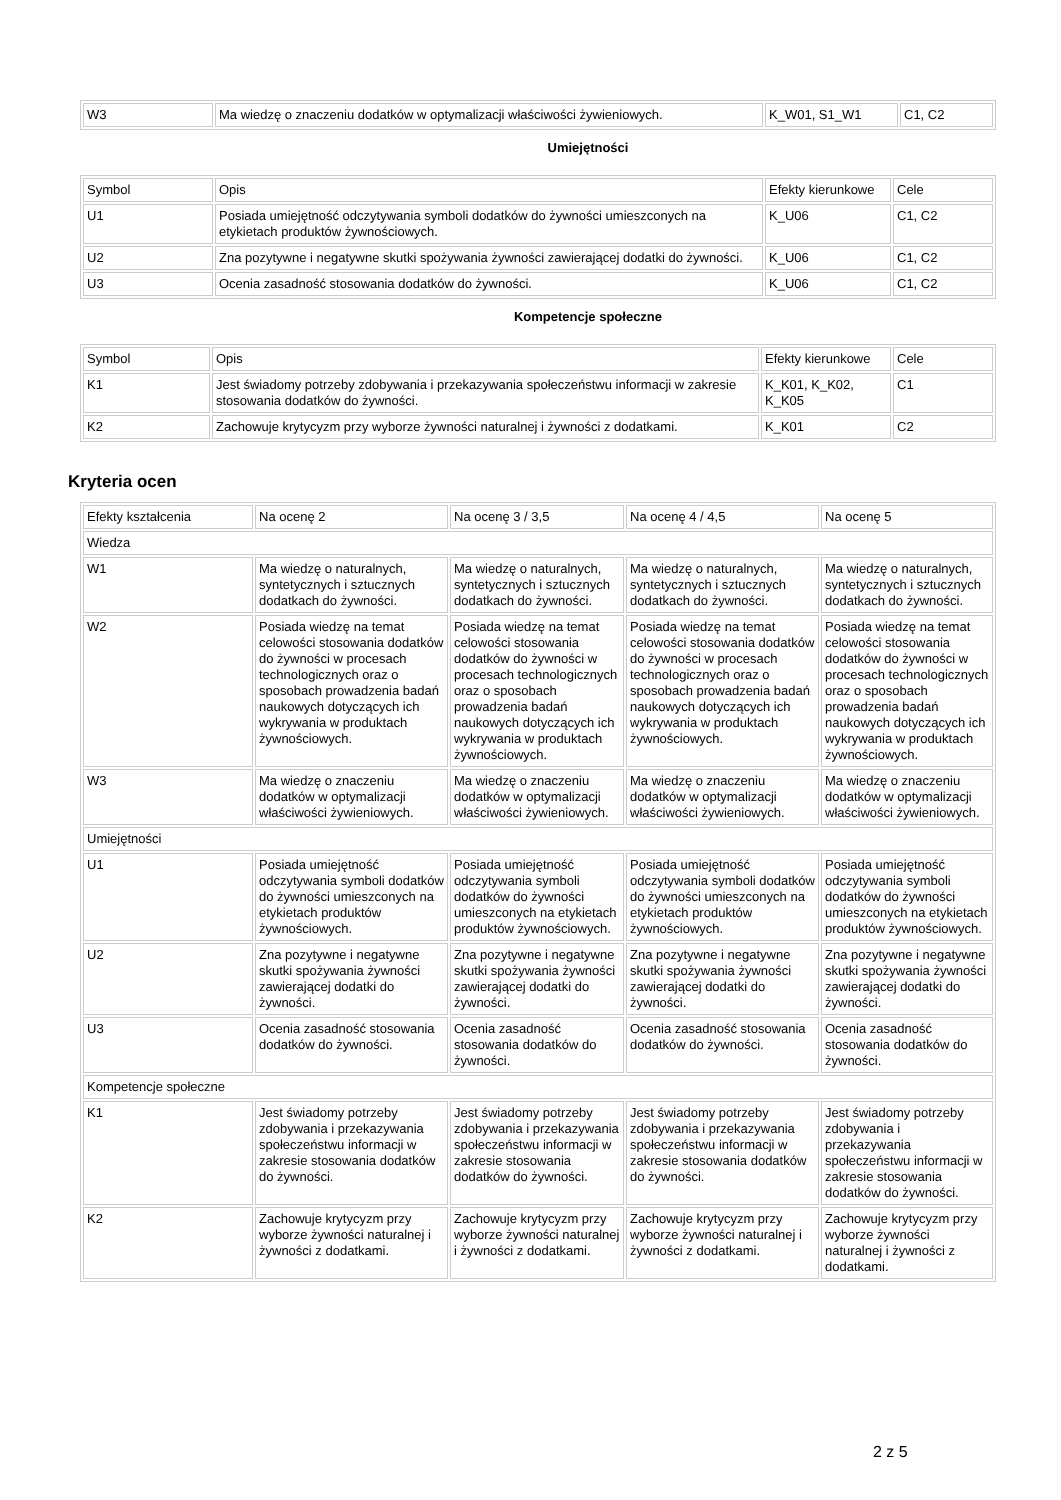| W3 | Ma wiedzę o znaczeniu dodatków w optymalizacji właściwości żywieniowych. | K_W01, S1_W1 | C1, C2 |
Umiejętności
| Symbol | Opis | Efekty kierunkowe | Cele |
| U1 | Posiada umiejętność odczytywania symboli dodatków do żywności umieszconych na etykietach produktów żywnościowych. | K_U06 | C1, C2 |
| U2 | Zna pozytywne i negatywne skutki spożywania żywności zawierającej dodatki do żywności. | K_U06 | C1, C2 |
| U3 | Ocenia zasadność stosowania dodatków do żywności. | K_U06 | C1, C2 |
Kompetencje społeczne
| Symbol | Opis | Efekty kierunkowe | Cele |
| K1 | Jest świadomy potrzeby zdobywania i przekazywania społeczeństwu informacji w zakresie stosowania dodatków do żywności. | K_K01, K_K02, K_K05 | C1 |
| K2 | Zachowuje krytycyzm przy wyborze żywności naturalnej i żywności z dodatkami. | K_K01 | C2 |
Kryteria ocen
| Efekty kształcenia | Na ocenę 2 | Na ocenę 3 / 3,5 | Na ocenę 4 / 4,5 | Na ocenę 5 |
| Wiedza | | | | |
| W1 | Ma wiedzę o naturalnych, syntetycznych i sztucznych dodatkach do żywności. | Ma wiedzę o naturalnych, syntetycznych i sztucznych dodatkach do żywności. | Ma wiedzę o naturalnych, syntetycznych i sztucznych dodatkach do żywności. | Ma wiedzę o naturalnych, syntetycznych i sztucznych dodatkach do żywności. |
| W2 | Posiada wiedzę na temat celowości stosowania dodatków do żywności w procesach technologicznych oraz o sposobach prowadzenia badań naukowych dotyczących ich wykrywania w produktach żywnościowych. | Posiada wiedzę na temat celowości stosowania dodatków do żywności w procesach technologicznych oraz o sposobach prowadzenia badań naukowych dotyczących ich wykrywania w produktach żywnościowych. | Posiada wiedzę na temat celowości stosowania dodatków do żywności w procesach technologicznych oraz o sposobach prowadzenia badań naukowych dotyczących ich wykrywania w produktach żywnościowych. | Posiada wiedzę na temat celowości stosowania dodatków do żywności w procesach technologicznych oraz o sposobach prowadzenia badań naukowych dotyczących ich wykrywania w produktach żywnościowych. |
| W3 | Ma wiedzę o znaczeniu dodatków w optymalizacji właściwości żywieniowych. | Ma wiedzę o znaczeniu dodatków w optymalizacji właściwości żywieniowych. | Ma wiedzę o znaczeniu dodatków w optymalizacji właściwości żywieniowych. | Ma wiedzę o znaczeniu dodatków w optymalizacji właściwości żywieniowych. |
| Umiejętności | | | | |
| U1 | Posiada umiejętność odczytywania symboli dodatków do żywności umieszconych na etykietach produktów żywnościowych. | Posiada umiejętność odczytywania symboli dodatków do żywności umieszconych na etykietach produktów żywnościowych. | Posiada umiejętność odczytywania symboli dodatków do żywności umieszconych na etykietach produktów żywnościowych. | Posiada umiejętność odczytywania symboli dodatków do żywności umieszconych na etykietach produktów żywnościowych. |
| U2 | Zna pozytywne i negatywne skutki spożywania żywności zawierającej dodatki do żywności. | Zna pozytywne i negatywne skutki spożywania żywności zawierającej dodatki do żywności. | Zna pozytywne i negatywne skutki spożywania żywności zawierającej dodatki do żywności. | Zna pozytywne i negatywne skutki spożywania żywności zawierającej dodatki do żywności. |
| U3 | Ocenia zasadność stosowania dodatków do żywności. | Ocenia zasadność stosowania dodatków do żywności. | Ocenia zasadność stosowania dodatków do żywności. | Ocenia zasadność stosowania dodatków do żywności. |
| Kompetencje społeczne | | | | |
| K1 | Jest świadomy potrzeby zdobywania i przekazywania społeczeństwu informacji w zakresie stosowania dodatków do żywności. | Jest świadomy potrzeby zdobywania i przekazywania społeczeństwu informacji w zakresie stosowania dodatków do żywności. | Jest świadomy potrzeby zdobywania i przekazywania społeczeństwu informacji w zakresie stosowania dodatków do żywności. | Jest świadomy potrzeby zdobywania i przekazywania społeczeństwu informacji w zakresie stosowania dodatków do żywności. |
| K2 | Zachowuje krytycyzm przy wyborze żywności naturalnej i żywności z dodatkami. | Zachowuje krytycyzm przy wyborze żywności naturalnej i żywności z dodatkami. | Zachowuje krytycyzm przy wyborze żywności naturalnej i żywności z dodatkami. | Zachowuje krytycyzm przy wyborze żywności naturalnej i żywności z dodatkami. |
2 z 5